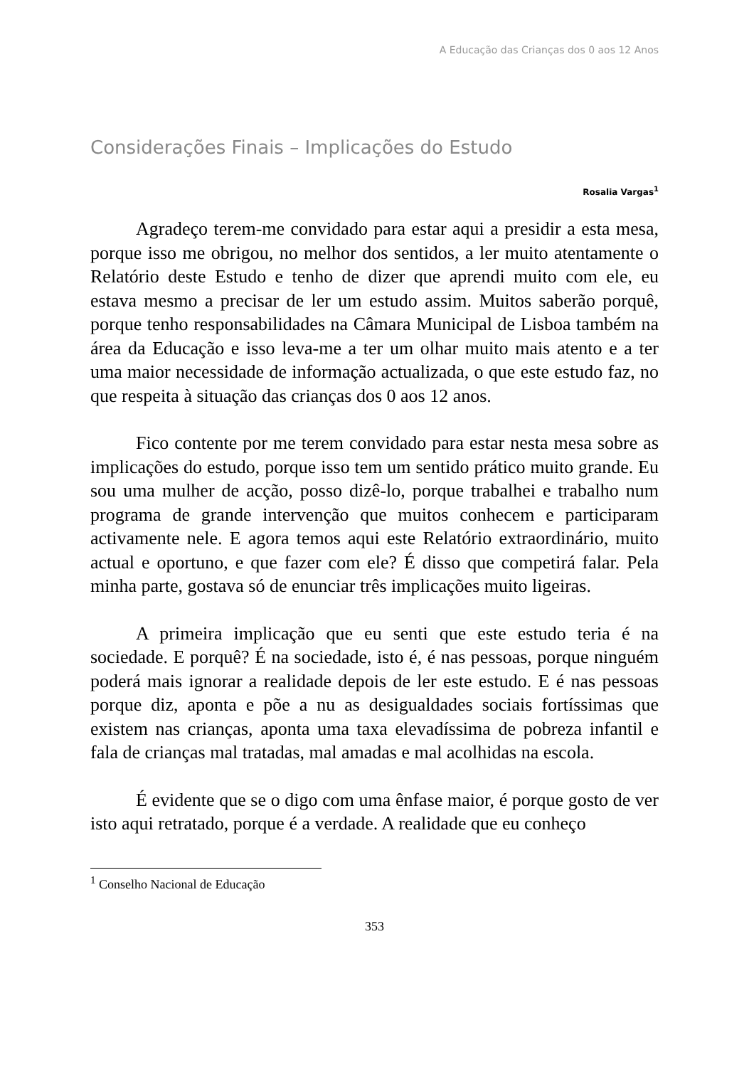A Educação das Crianças dos 0 aos 12 Anos
Considerações Finais – Implicações do Estudo
Rosalia Vargas<sup>1</sup>
Agradeço terem-me convidado para estar aqui a presidir a esta mesa, porque isso me obrigou, no melhor dos sentidos, a ler muito atentamente o Relatório deste Estudo e tenho de dizer que aprendi muito com ele, eu estava mesmo a precisar de ler um estudo assim. Muitos saberão porquê, porque tenho responsabilidades na Câmara Municipal de Lisboa também na área da Educação e isso leva-me a ter um olhar muito mais atento e a ter uma maior necessidade de informação actualizada, o que este estudo faz, no que respeita à situação das crianças dos 0 aos 12 anos.
Fico contente por me terem convidado para estar nesta mesa sobre as implicações do estudo, porque isso tem um sentido prático muito grande. Eu sou uma mulher de acção, posso dizê-lo, porque trabalhei e trabalho num programa de grande intervenção que muitos conhecem e participaram activamente nele. E agora temos aqui este Relatório extraordinário, muito actual e oportuno, e que fazer com ele? É disso que competirá falar. Pela minha parte, gostava só de enunciar três implicações muito ligeiras.
A primeira implicação que eu senti que este estudo teria é na sociedade. E porquê? É na sociedade, isto é, é nas pessoas, porque ninguém poderá mais ignorar a realidade depois de ler este estudo. E é nas pessoas porque diz, aponta e põe a nu as desigualdades sociais fortíssimas que existem nas crianças, aponta uma taxa elevadíssima de pobreza infantil e fala de crianças mal tratadas, mal amadas e mal acolhidas na escola.
É evidente que se o digo com uma ênfase maior, é porque gosto de ver isto aqui retratado, porque é a verdade. A realidade que eu conheço
<sup>1</sup> Conselho Nacional de Educação
353